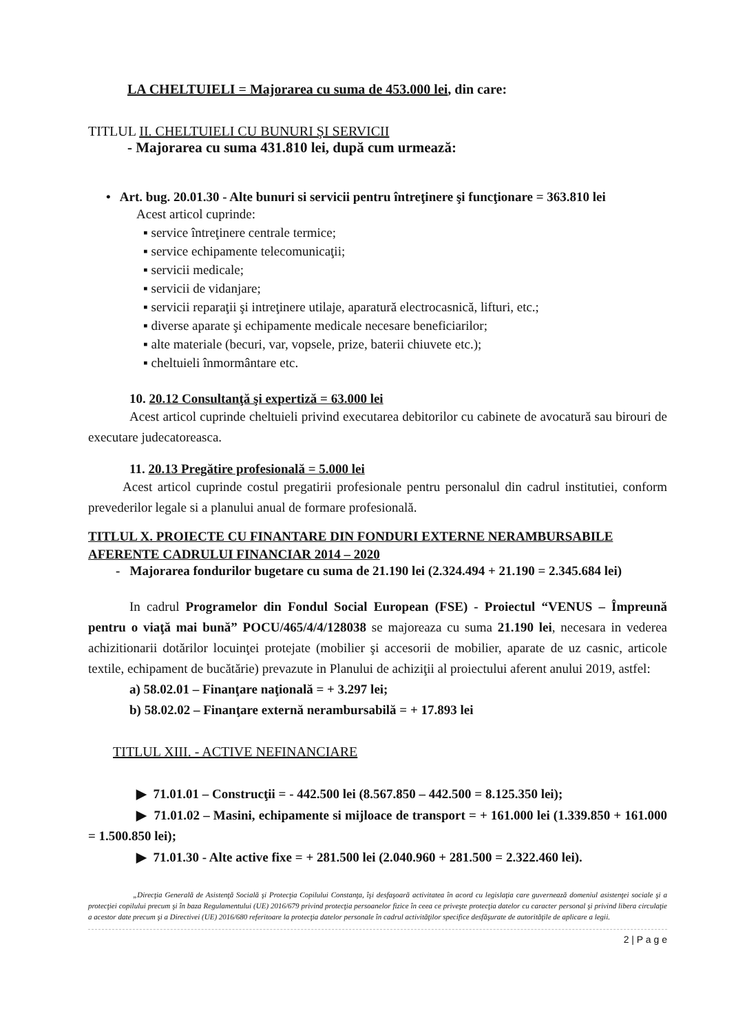LA CHELTUIELI = Majorarea cu suma de 453.000 lei, din care:
TITLUL II. CHELTUIELI CU BUNURI ŞI SERVICII
- Majorarea cu suma 431.810 lei, după cum urmează:
• Art. bug. 20.01.30 - Alte bunuri si servicii pentru întreţinere şi funcţionare = 363.810 lei
Acest articol cuprinde:
▪ service întreţinere centrale termice;
▪ service echipamente telecomunicaţii;
▪ servicii medicale;
▪ servicii de vidanjare;
▪ servicii reparaţii şi intreţinere utilaje, aparatură electrocasnică, lifturi, etc.;
▪ diverse aparate şi echipamente medicale necesare beneficiarilor;
▪ alte materiale (becuri, var, vopsele, prize, baterii chiuvete etc.);
▪ cheltuieli înmormântare etc.
10. 20.12 Consultanţă şi expertiză = 63.000 lei
Acest articol cuprinde cheltuieli privind executarea debitorilor cu cabinete de avocatură sau birouri de executare judecatoreasca.
11. 20.13 Pregătire profesională = 5.000 lei
Acest articol cuprinde costul pregatirii profesionale pentru personalul din cadrul institutiei, conform prevederilor legale si a planului anual de formare profesională.
TITLUL X. PROIECTE CU FINANTARE DIN FONDURI EXTERNE NERAMBURSABILE AFERENTE CADRULUI FINANCIAR 2014 – 2020
- Majorarea fondurilor bugetare cu suma de 21.190 lei (2.324.494 + 21.190 = 2.345.684 lei)
In cadrul Programelor din Fondul Social European (FSE) - Proiectul “VENUS – Împreună pentru o viaţă mai bună” POCU/465/4/4/128038 se majoreaza cu suma 21.190 lei, necesara in vederea achizitionarii dotărilor locuinţei protejate (mobilier şi accesorii de mobilier, aparate de uz casnic, articole textile, echipament de bucătărie) prevazute in Planului de achiziţii al proiectului aferent anului 2019, astfel:
a) 58.02.01 – Finanţare naţională = + 3.297 lei;
b) 58.02.02 – Finanţare externă nerambursabilă = + 17.893 lei
TITLUL XIII. - ACTIVE NEFINANCIARE
▶ 71.01.01 – Construcţii = - 442.500 lei (8.567.850 – 442.500 = 8.125.350 lei);
▶ 71.01.02 – Masini, echipamente si mijloace de transport = + 161.000 lei (1.339.850 + 161.000 = 1.500.850 lei);
▶ 71.01.30 - Alte active fixe = + 281.500 lei (2.040.960 + 281.500 = 2.322.460 lei).
„Direcţia Generală de Asistenţă Socială şi Protecţia Copilului Constanţa, îşi desfaşoară activitatea în acord cu legislaţia care guvernează domeniul asistenţei sociale şi a protecţiei copilului precum şi în baza Regulamentului (UE) 2016/679 privind protecţia persoanelor fizice în ceea ce priveşte protecţia datelor cu caracter personal şi privind libera circulaţie a acestor date precum şi a Directivei (UE) 2016/680 referitoare la protecţia datelor personale în cadrul activităţilor specifice desfăşurate de autorităţile de aplicare a legii.
2 | P a g e